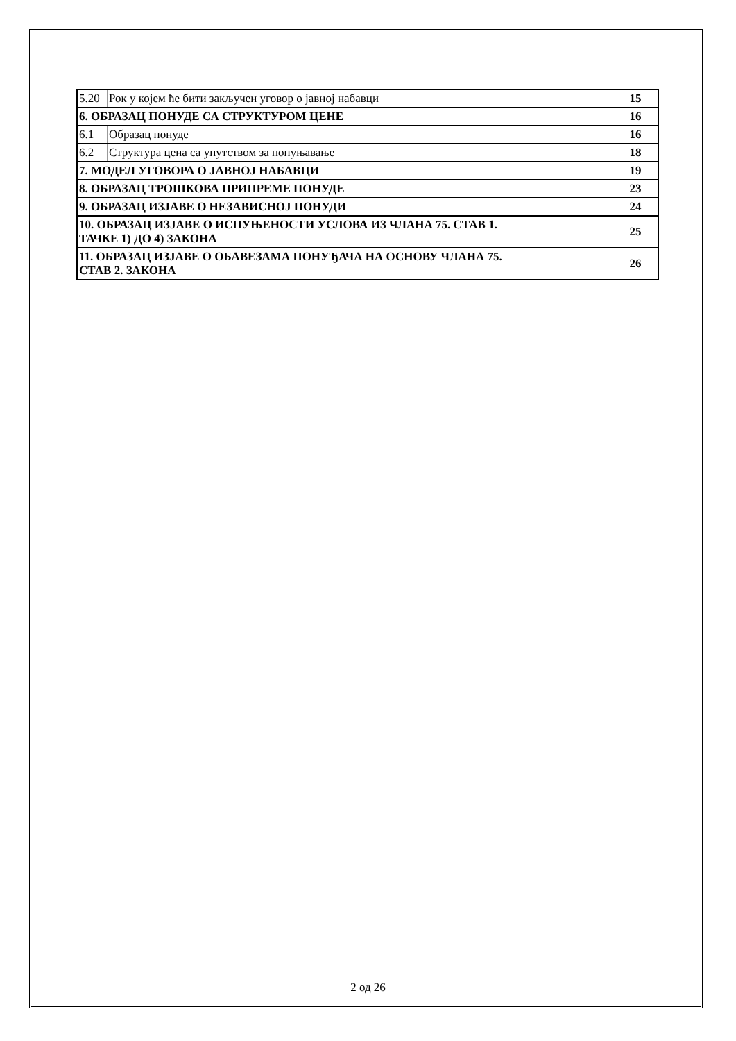| 5.20 | Рок у којем ће бити закључен уговор о јавној набавци | 15 |
| 6. ОБРАЗАЦ ПОНУДЕ СА СТРУКТУРОМ ЦЕНЕ | | 16 |
| 6.1 | Образац понуде | 16 |
| 6.2 | Структура цена са упутством за попуњавање | 18 |
| 7. МОДЕЛ УГОВОРА О ЈАВНОЈ НАБАВЦИ | | 19 |
| 8. ОБРАЗАЦ ТРОШКОВА ПРИПРЕМЕ ПОНУДЕ | | 23 |
| 9. ОБРАЗАЦ ИЗЈАВЕ О НЕЗАВИСНОЈ ПОНУДИ | | 24 |
| 10. ОБРАЗАЦ ИЗЈАВЕ О ИСПУЊЕНОСТИ УСЛОВА ИЗ ЧЛАНА 75. СТАВ 1. ТАЧКЕ 1) ДО 4) ЗАКОНА | | 25 |
| 11. ОБРАЗАЦ ИЗЈАВЕ О ОБАВЕЗАМА ПОНУЂАЧА НА ОСНОВУ ЧЛАНА 75. СТАВ 2. ЗАКОНА | | 26 |
2 од 26